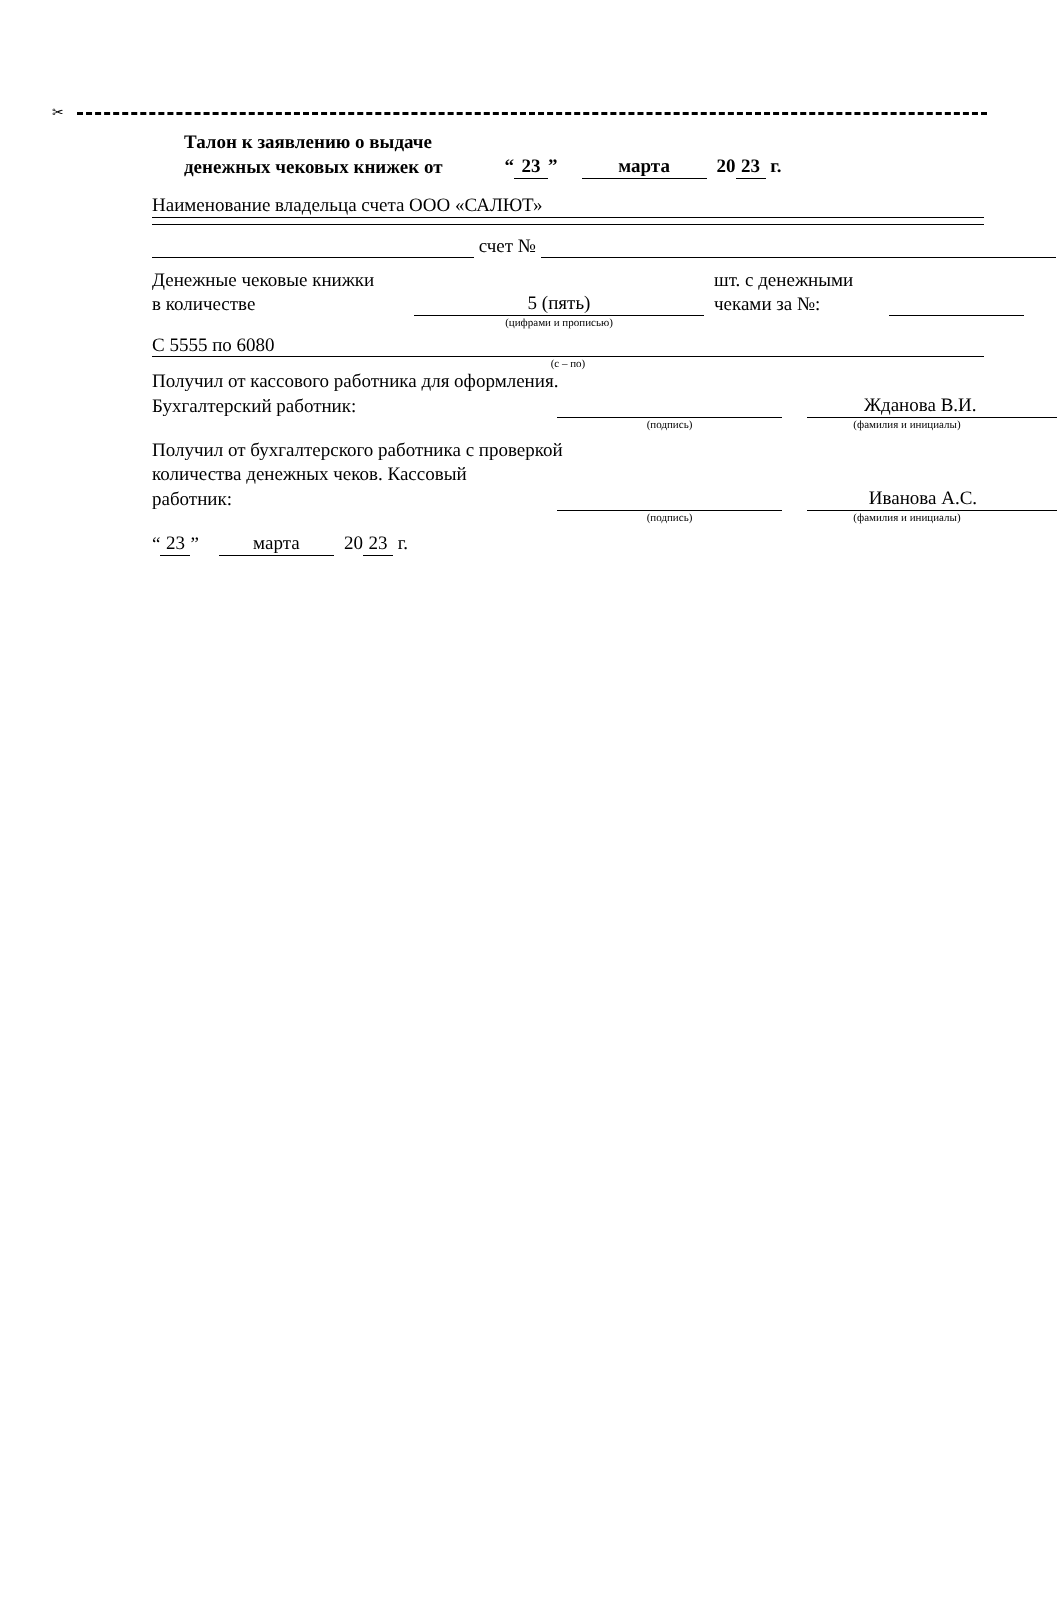✂
Талон к заявлению о выдаче
денежных чековых книжек от “23” марта 20 23 г.
Наименование владельца счета ООО «САЛЮТ»
счет №
Денежные чековые книжки
в количестве
5 (пять)
шт. с денежными
чеками за №:
(цифрами и прописью)
С 5555 по 6080
(с – по)
Получил от кассового работника для оформления.
Бухгалтерский работник:
Жданова В.И.
(подпись)
(фамилия и инициалы)
Получил от бухгалтерского работника с проверкой
количества денежных чеков. Кассовый
работник:
Иванова А.С.
(подпись)
(фамилия и инициалы)
“23” марта 20 23 г.